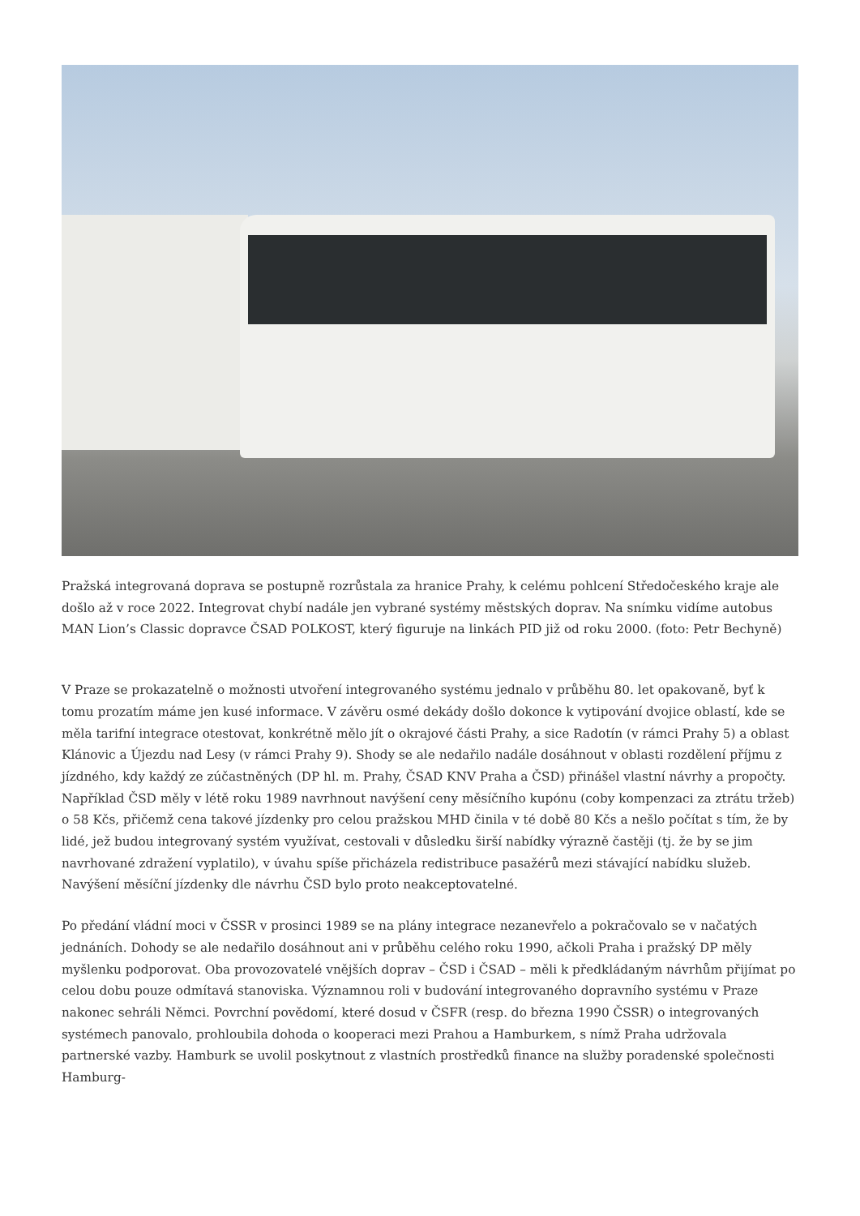Pražská integrovaná doprava se postupně rozrůstala za hranice Prahy, k celému pohlcení Středočeského kraje ale došlo až v roce 2022. Integrovat chybí nadále jen vybrané systémy městských doprav. Na snímku vidíme autobus MAN Lion’s Classic dopravce ČSAD POLKOST, který figuruje na linkách PID již od roku 2000. (foto: Petr Bechyně)
V Praze se prokazatelně o možnosti utvoření integrovaného systému jednalo v průběhu 80. let opakovaně, byť k tomu prozatím máme jen kusé informace. V závěru osmé dekády došlo dokonce k vytipování dvojice oblastí, kde se měla tarifní integrace otestovat, konkrétně mělo jít o okrajové části Prahy, a sice Radotín (v rámci Prahy 5) a oblast Klánovic a Újezdu nad Lesy (v rámci Prahy 9). Shody se ale nedařilo nadále dosáhnout v oblasti rozdělení příjmu z jízdného, kdy každý ze zúčastněných (DP hl. m. Prahy, ČSAD KNV Praha a ČSD) přinášel vlastní návrhy a propočty. Například ČSD měly v létě roku 1989 navrhnout navýšení ceny měsíčního kupónu (coby kompenzaci za ztrátu tržeb) o 58 Kčs, přičemž cena takové jízdenky pro celou pražskou MHD činila v té době 80 Kčs a nešlo počítat s tím, že by lidé, jež budou integrovaný systém využívat, cestovali v důsledku širší nabídky výrazně častěji (tj. že by se jim navrhované zdražení vyplatilo), v úvahu spíše přicházela redistribuce pasažérů mezi stávající nabídku služeb. Navýšení měsíční jízdenky dle návrhu ČSD bylo proto neakceptovatelné.
Po předání vládní moci v ČSSR v prosinci 1989 se na plány integrace nezanevřelo a pokračovalo se v načatých jednáních. Dohody se ale nedařilo dosáhnout ani v průběhu celého roku 1990, ačkoli Praha i pražský DP měly myšlenku podporovat. Oba provozovatelé vnějších doprav – ČSD i ČSAD – měli k předkládaným návrhům přijímat po celou dobu pouze odmítavá stanoviska. Významnou roli v budování integrovaného dopravního systému v Praze nakonec sehráli Němci. Povrchní povědomí, které dosud v ČSFR (resp. do března 1990 ČSSR) o integrovaných systémech panovalo, prohloubila dohoda o kooperaci mezi Prahou a Hamburkem, s nímž Praha udržovala partnerské vazby. Hamburk se uvolil poskytnout z vlastních prostředků finance na služby poradenské společnosti Hamburg-